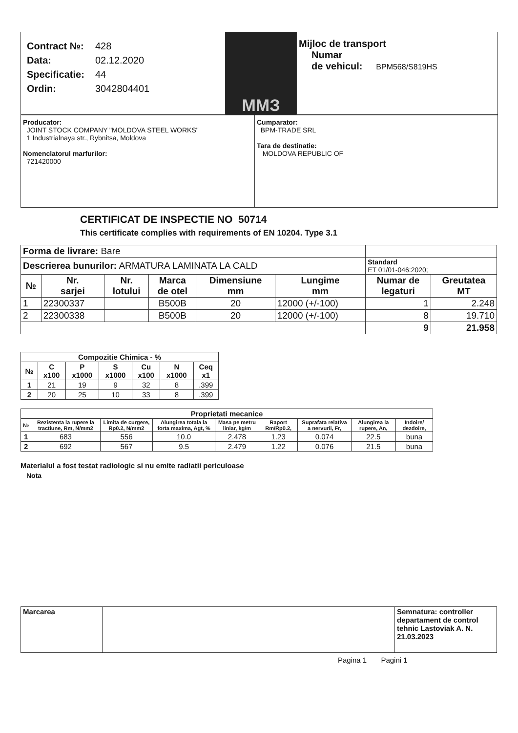Contract №: 428
Data: 02.12.2020
Specificatie: 44
Ordin: 3042804401
ММЗ
Mijloc de transport
Numar
de vehicul: BPM568/S819HS
Producator:
JOINT STOCK COMPANY "MOLDOVA STEEL WORKS"
1 Industrialnaya str., Rybnitsa, Moldova
Nomenclatorul marfurilor:
721420000
Cumparator:
BPM-TRADE SRL
Tara de destinatie:
MOLDOVA REPUBLIC OF
CERTIFICAT DE INSPECTIE NO 50714
This certificate complies with requirements of EN 10204. Type 3.1
| Forma de livrare: Bare | | | | | | | |
| Descrierea bunurilor: ARMATURA LAMINATA LA CALD | | | | | | Standard ET 01/01-046:2020; | |
| № | Nr. sarjei | Nr. lotului | Marca de otel | Dimensiune mm | Lungime mm | Numar de legaturi | Greutatea MT |
| 1 | 22300337 | | B500B | 20 | 12000 (+/-100) | 1 | 2.248 |
| 2 | 22300338 | | B500B | 20 | 12000 (+/-100) | 8 | 19.710 |
| | | | | | | 9 | 21.958 |
| Compozitie Chimica - % | | | | | | |
| --- | --- | --- | --- | --- | --- | --- |
| № | C x100 | P x1000 | S x1000 | Cu x100 | N x1000 | Ceq x1 |
| 1 | 21 | 19 | 9 | 32 | 8 | .399 |
| 2 | 20 | 25 | 10 | 33 | 8 | .399 |
| Proprietati mecanice | | | | | | | | |
| --- | --- | --- | --- | --- | --- | --- | --- | --- |
| № | Rezistenta la rupere la tractiune, Rm, N/mm2 | Limita de curgere, Rp0.2, N/mm2 | Alungirea totala la forta maxima, Agt, % | Masa pe metru liniar, kg/m | Raport Rm/Rp0.2, | Suprafata relativa a nervurii, Fr, | Alungirea la rupere, An, | Indoire/ dezdoire, |
| 1 | 683 | 556 | 10.0 | 2.478 | 1.23 | 0.074 | 22.5 | buna |
| 2 | 692 | 567 | 9.5 | 2.479 | 1.22 | 0.076 | 21.5 | buna |
Materialul a fost testat radiologic si nu emite radiatii periculoase
Nota
| Marcarea | | Semnatura: controller departament de control tehnic Lastoviak A. N. 21.03.2023 |
Pagina 1 Pagini 1